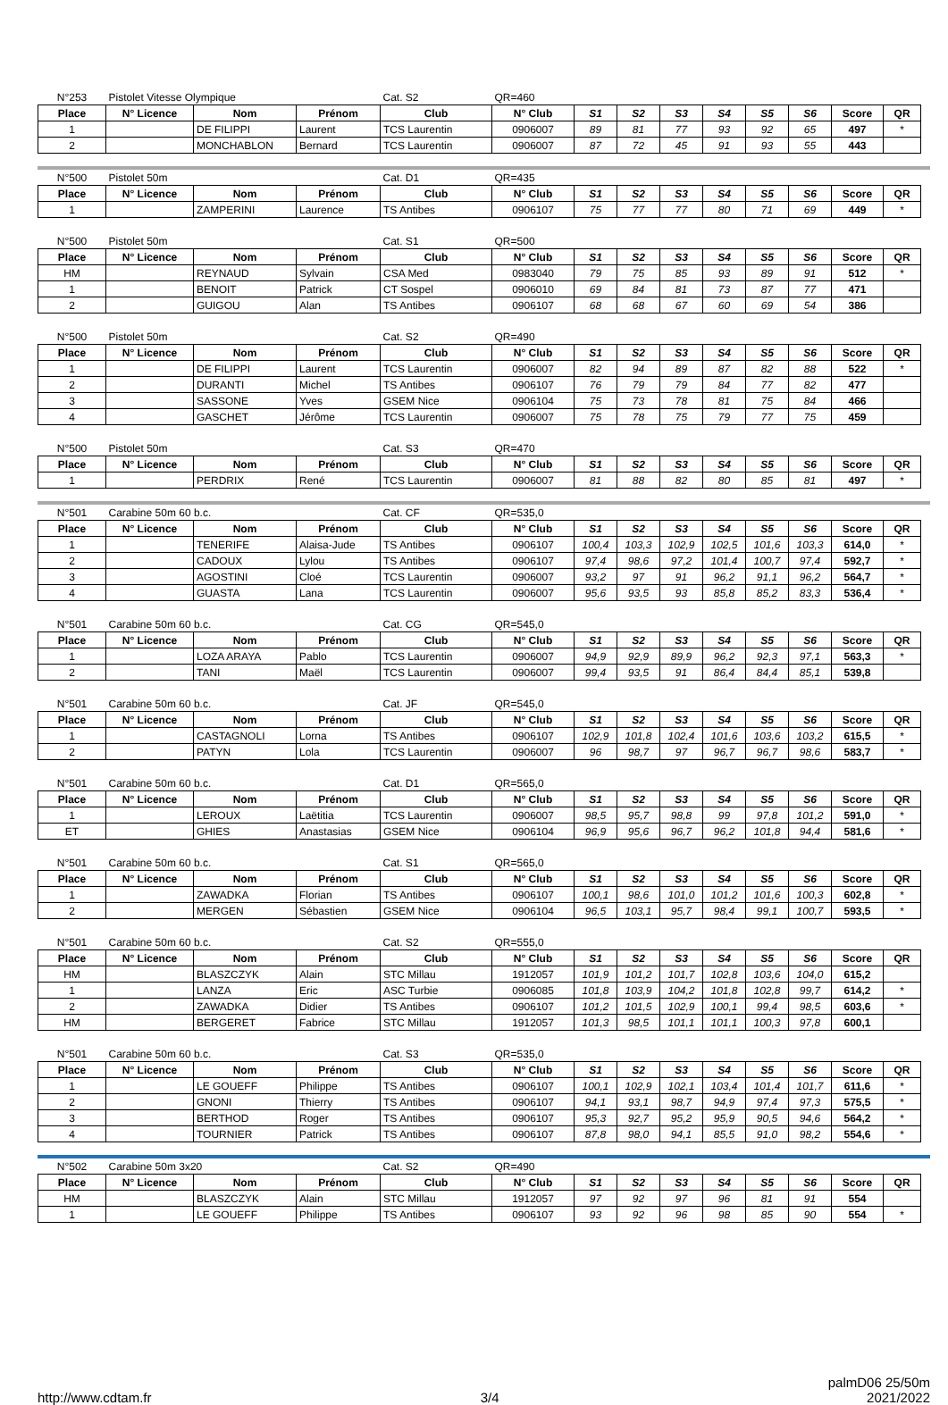| N°253 | Pistolet Vitesse Olympique | | | Cat. S2 | QR=460 | | | | | | | | |
| Place | N° Licence | Nom | Prénom | Club | N° Club | S1 | S2 | S3 | S4 | S5 | S6 | Score | QR |
| 1 | | DE FILIPPI | Laurent | TCS Laurentin | 0906007 | 89 | 81 | 77 | 93 | 92 | 65 | 497 | * |
| 2 | | MONCHABLON | Bernard | TCS Laurentin | 0906007 | 87 | 72 | 45 | 91 | 93 | 55 | 443 | |
| N°500 | Pistolet 50m | | | Cat. D1 | QR=435 | | | | | | | | |
| Place | N° Licence | Nom | Prénom | Club | N° Club | S1 | S2 | S3 | S4 | S5 | S6 | Score | QR |
| 1 | | ZAMPERINI | Laurence | TS Antibes | 0906107 | 75 | 77 | 77 | 80 | 71 | 69 | 449 | * |
| N°500 | Pistolet 50m | | | Cat. S1 | QR=500 | | | | | | | | |
| Place | N° Licence | Nom | Prénom | Club | N° Club | S1 | S2 | S3 | S4 | S5 | S6 | Score | QR |
| HM | | REYNAUD | Sylvain | CSA Med | 0983040 | 79 | 75 | 85 | 93 | 89 | 91 | 512 | * |
| 1 | | BENOIT | Patrick | CT Sospel | 0906010 | 69 | 84 | 81 | 73 | 87 | 77 | 471 | |
| 2 | | GUIGOU | Alan | TS Antibes | 0906107 | 68 | 68 | 67 | 60 | 69 | 54 | 386 | |
| N°500 | Pistolet 50m | | | Cat. S2 | QR=490 | | | | | | | | |
| Place | N° Licence | Nom | Prénom | Club | N° Club | S1 | S2 | S3 | S4 | S5 | S6 | Score | QR |
| 1 | | DE FILIPPI | Laurent | TCS Laurentin | 0906007 | 82 | 94 | 89 | 87 | 82 | 88 | 522 | * |
| 2 | | DURANTI | Michel | TS Antibes | 0906107 | 76 | 79 | 79 | 84 | 77 | 82 | 477 | |
| 3 | | SASSONE | Yves | GSEM Nice | 0906104 | 75 | 73 | 78 | 81 | 75 | 84 | 466 | |
| 4 | | GASCHET | Jérôme | TCS Laurentin | 0906007 | 75 | 78 | 75 | 79 | 77 | 75 | 459 | |
| N°500 | Pistolet 50m | | | Cat. S3 | QR=470 | | | | | | | | |
| Place | N° Licence | Nom | Prénom | Club | N° Club | S1 | S2 | S3 | S4 | S5 | S6 | Score | QR |
| 1 | | PERDRIX | René | TCS Laurentin | 0906007 | 81 | 88 | 82 | 80 | 85 | 81 | 497 | * |
| N°501 | Carabine 50m 60 b.c. | | | Cat. CF | QR=535,0 | | | | | | | | |
| Place | N° Licence | Nom | Prénom | Club | N° Club | S1 | S2 | S3 | S4 | S5 | S6 | Score | QR |
| 1 | | TENERIFE | Alaisa-Jude | TS Antibes | 0906107 | 100,4 | 103,3 | 102,9 | 102,5 | 101,6 | 103,3 | 614,0 | * |
| 2 | | CADOUX | Lylou | TS Antibes | 0906107 | 97,4 | 98,6 | 97,2 | 101,4 | 100,7 | 97,4 | 592,7 | * |
| 3 | | AGOSTINI | Cloé | TCS Laurentin | 0906007 | 93,2 | 97 | 91 | 96,2 | 91,1 | 96,2 | 564,7 | * |
| 4 | | GUASTA | Lana | TCS Laurentin | 0906007 | 95,6 | 93,5 | 93 | 85,8 | 85,2 | 83,3 | 536,4 | * |
| N°501 | Carabine 50m 60 b.c. | | | Cat. CG | QR=545,0 | | | | | | | | |
| Place | N° Licence | Nom | Prénom | Club | N° Club | S1 | S2 | S3 | S4 | S5 | S6 | Score | QR |
| 1 | | LOZA ARAYA | Pablo | TCS Laurentin | 0906007 | 94,9 | 92,9 | 89,9 | 96,2 | 92,3 | 97,1 | 563,3 | * |
| 2 | | TANI | Maël | TCS Laurentin | 0906007 | 99,4 | 93,5 | 91 | 86,4 | 84,4 | 85,1 | 539,8 | |
| N°501 | Carabine 50m 60 b.c. | | | Cat. JF | QR=545,0 | | | | | | | | |
| Place | N° Licence | Nom | Prénom | Club | N° Club | S1 | S2 | S3 | S4 | S5 | S6 | Score | QR |
| 1 | | CASTAGNOLI | Lorna | TS Antibes | 0906107 | 102,9 | 101,8 | 102,4 | 101,6 | 103,6 | 103,2 | 615,5 | * |
| 2 | | PATYN | Lola | TCS Laurentin | 0906007 | 96 | 98,7 | 97 | 96,7 | 96,7 | 98,6 | 583,7 | * |
| N°501 | Carabine 50m 60 b.c. | | | Cat. D1 | QR=565,0 | | | | | | | | |
| Place | N° Licence | Nom | Prénom | Club | N° Club | S1 | S2 | S3 | S4 | S5 | S6 | Score | QR |
| 1 | | LEROUX | Laëtitia | TCS Laurentin | 0906007 | 98,5 | 95,7 | 98,8 | 99 | 97,8 | 101,2 | 591,0 | * |
| ET | | GHIES | Anastasias | GSEM Nice | 0906104 | 96,9 | 95,6 | 96,7 | 96,2 | 101,8 | 94,4 | 581,6 | * |
| N°501 | Carabine 50m 60 b.c. | | | Cat. S1 | QR=565,0 | | | | | | | | |
| Place | N° Licence | Nom | Prénom | Club | N° Club | S1 | S2 | S3 | S4 | S5 | S6 | Score | QR |
| 1 | | ZAWADKA | Florian | TS Antibes | 0906107 | 100,1 | 98,6 | 101,0 | 101,2 | 101,6 | 100,3 | 602,8 | * |
| 2 | | MERGEN | Sébastien | GSEM Nice | 0906104 | 96,5 | 103,1 | 95,7 | 98,4 | 99,1 | 100,7 | 593,5 | * |
| N°501 | Carabine 50m 60 b.c. | | | Cat. S2 | QR=555,0 | | | | | | | | |
| Place | N° Licence | Nom | Prénom | Club | N° Club | S1 | S2 | S3 | S4 | S5 | S6 | Score | QR |
| HM | | BLASZCZYK | Alain | STC Millau | 1912057 | 101,9 | 101,2 | 101,7 | 102,8 | 103,6 | 104,0 | 615,2 | |
| 1 | | LANZA | Eric | ASC Turbie | 0906085 | 101,8 | 103,9 | 104,2 | 101,8 | 102,8 | 99,7 | 614,2 | * |
| 2 | | ZAWADKA | Didier | TS Antibes | 0906107 | 101,2 | 101,5 | 102,9 | 100,1 | 99,4 | 98,5 | 603,6 | * |
| HM | | BERGERET | Fabrice | STC Millau | 1912057 | 101,3 | 98,5 | 101,1 | 101,1 | 100,3 | 97,8 | 600,1 | |
| N°501 | Carabine 50m 60 b.c. | | | Cat. S3 | QR=535,0 | | | | | | | | |
| Place | N° Licence | Nom | Prénom | Club | N° Club | S1 | S2 | S3 | S4 | S5 | S6 | Score | QR |
| 1 | | LE GOUEFF | Philippe | TS Antibes | 0906107 | 100,1 | 102,9 | 102,1 | 103,4 | 101,4 | 101,7 | 611,6 | * |
| 2 | | GNONI | Thierry | TS Antibes | 0906107 | 94,1 | 93,1 | 98,7 | 94,9 | 97,4 | 97,3 | 575,5 | * |
| 3 | | BERTHOD | Roger | TS Antibes | 0906107 | 95,3 | 92,7 | 95,2 | 95,9 | 90,5 | 94,6 | 564,2 | * |
| 4 | | TOURNIER | Patrick | TS Antibes | 0906107 | 87,8 | 98,0 | 94,1 | 85,5 | 91,0 | 98,2 | 554,6 | * |
| N°502 | Carabine 50m 3x20 | | | Cat. S2 | QR=490 | | | | | | | | |
| Place | N° Licence | Nom | Prénom | Club | N° Club | S1 | S2 | S3 | S4 | S5 | S6 | Score | QR |
| HM | | BLASZCZYK | Alain | STC Millau | 1912057 | 97 | 92 | 97 | 96 | 81 | 91 | 554 | |
| 1 | | LE GOUEFF | Philippe | TS Antibes | 0906107 | 93 | 92 | 96 | 98 | 85 | 90 | 554 | * |
http://www.cdtam.fr 3/4 palmD06 25/50m
2021/2022